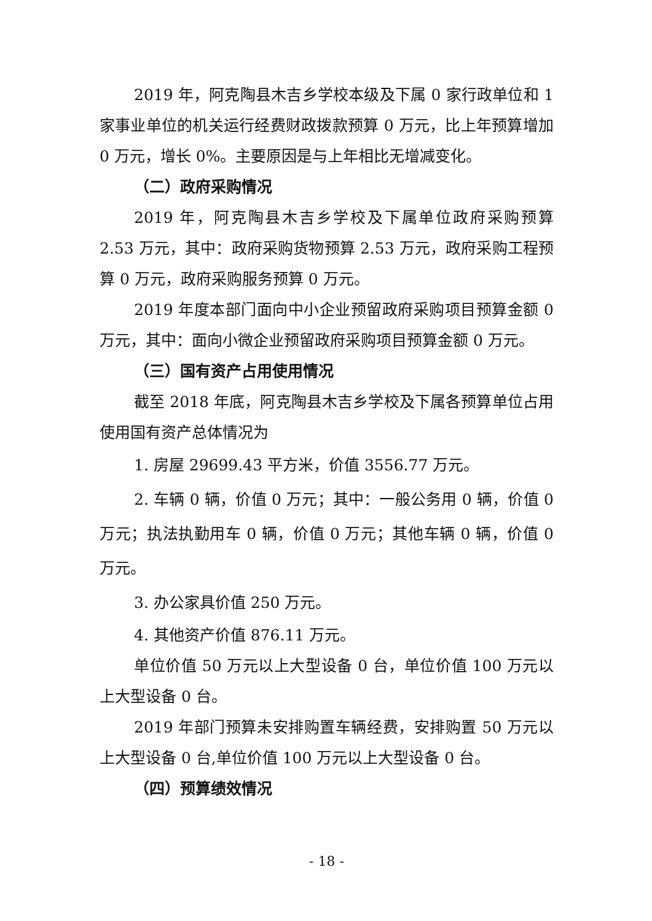2019 年，阿克陶县木吉乡学校本级及下属 0 家行政单位和 1 家事业单位的机关运行经费财政拨款预算 0 万元，比上年预算增加 0 万元，增长 0%。主要原因是与上年相比无增减变化。
（二）政府采购情况
2019 年，阿克陶县木吉乡学校及下属单位政府采购预算 2.53 万元，其中：政府采购货物预算 2.53 万元，政府采购工程预算 0 万元，政府采购服务预算 0 万元。
2019 年度本部门面向中小企业预留政府采购项目预算金额 0 万元，其中：面向小微企业预留政府采购项目预算金额 0 万元。
（三）国有资产占用使用情况
截至 2018 年底，阿克陶县木吉乡学校及下属各预算单位占用使用国有资产总体情况为
1. 房屋 29699.43 平方米，价值 3556.77 万元。
2. 车辆 0 辆，价值 0 万元；其中：一般公务用 0 辆，价值 0 万元；执法执勤用车 0 辆，价值 0 万元；其他车辆 0 辆，价值 0 万元。
3. 办公家具价值 250 万元。
4. 其他资产价值 876.11 万元。
单位价值 50 万元以上大型设备 0 台，单位价值 100 万元以上大型设备 0 台。
2019 年部门预算未安排购置车辆经费，安排购置 50 万元以上大型设备 0 台,单位价值 100 万元以上大型设备 0 台。
（四）预算绩效情况
- 18 -